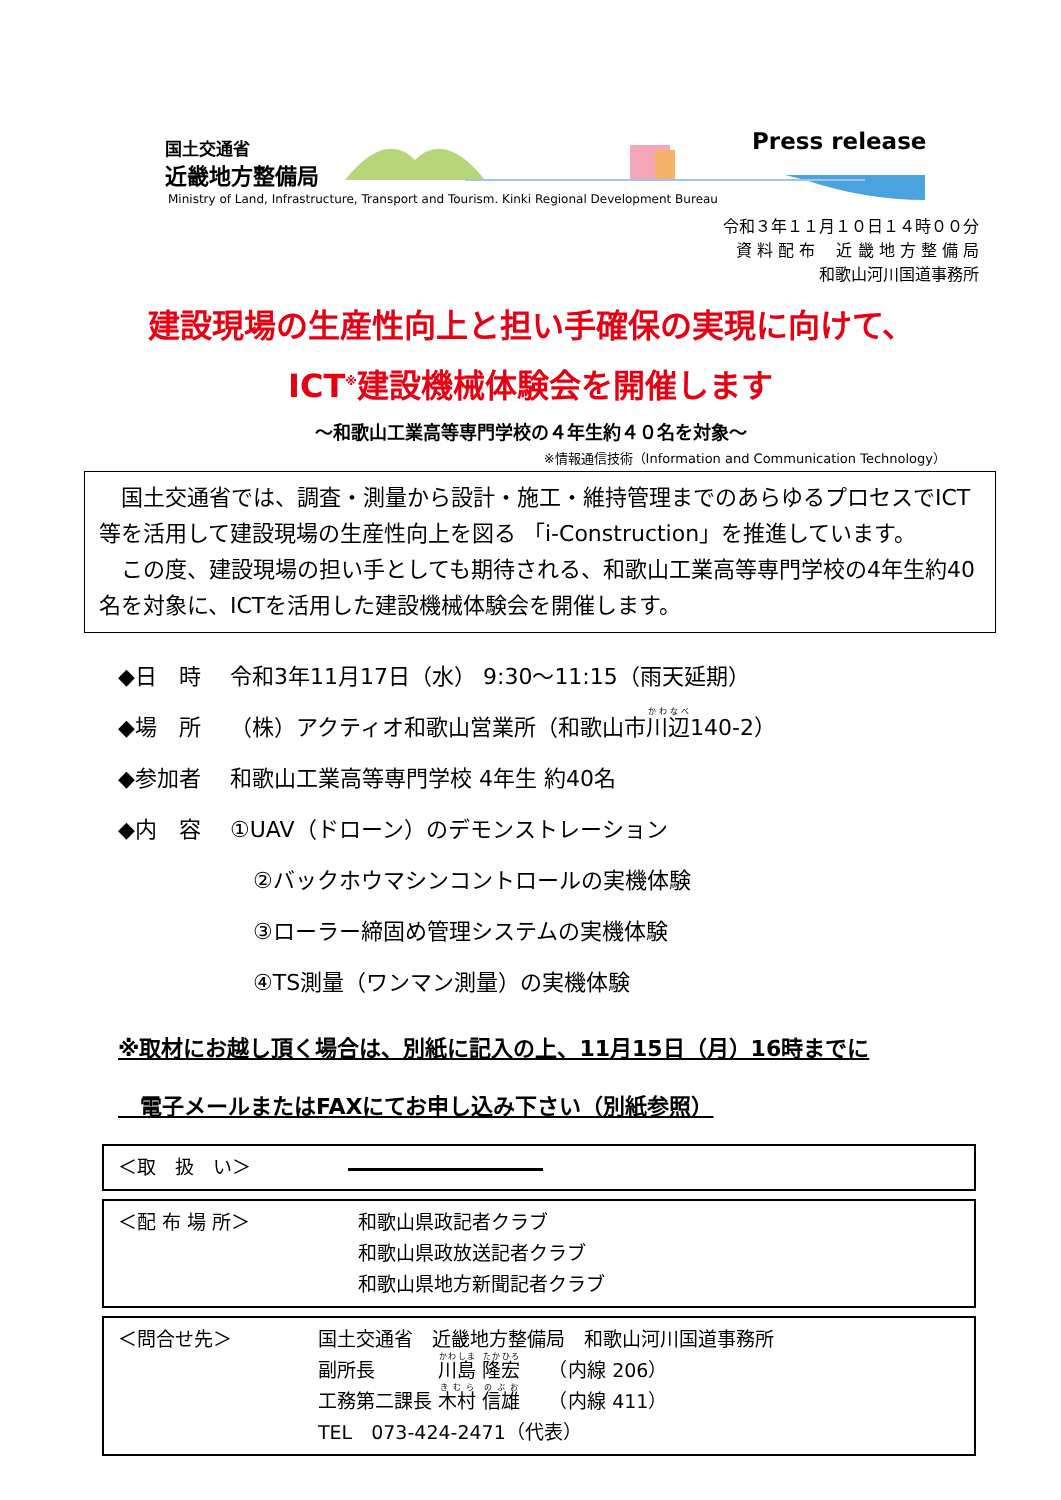国土交通省
近畿地方整備局
Ministry of Land, Infrastructure, Transport and Tourism. Kinki Regional Development Bureau
Press release
令和３年１１月１０日１４時００分
資 料 配 布　 近 畿 地 方 整 備 局
和歌山河川国道事務所
建設現場の生産性向上と担い手確保の実現に向けて、
ICT<sup>※</sup>建設機械体験会を開催します
～和歌山工業高等専門学校の４年生約４０名を対象～
※情報通信技術（Information and Communication Technology）
　国土交通省では、調査・測量から設計・施工・維持管理までのあらゆるプロセスでICT等を活用して建設現場の生産性向上を図る 「i-Construction」を推進しています。
　この度、建設現場の担い手としても期待される、和歌山工業高等専門学校の4年生約40名を対象に、ICTを活用した建設機械体験会を開催します。
◆日　時 令和3年11月17日（水） 9:30～11:15（雨天延期）
◆場　所 （株）アクティオ和歌山営業所（和歌山市川辺140-2）
◆参加者 和歌山工業高等専門学校 4年生 約40名
◆内　容 ①UAV（ドローン）のデモンストレーション
②バックホウマシンコントロールの実機体験
③ローラー締固め管理システムの実機体験
④TS測量（ワンマン測量）の実機体験
※取材にお越し頂く場合は、別紙に記入の上、11月15日（月）16時までに
　電子メールまたはFAXにてお申し込み下さい（別紙参照）
＜取　扱　い＞
＜配 布 場 所＞ 和歌山県政記者クラブ
和歌山県政放送記者クラブ
和歌山県地方新聞記者クラブ
＜問合せ先＞ 国土交通省　近畿地方整備局　和歌山河川国道事務所
副所長　　　 川島 隆宏　　（内線 206）
工務第二課長 木村 信雄　　（内線 411）
TEL　073-424-2471（代表）